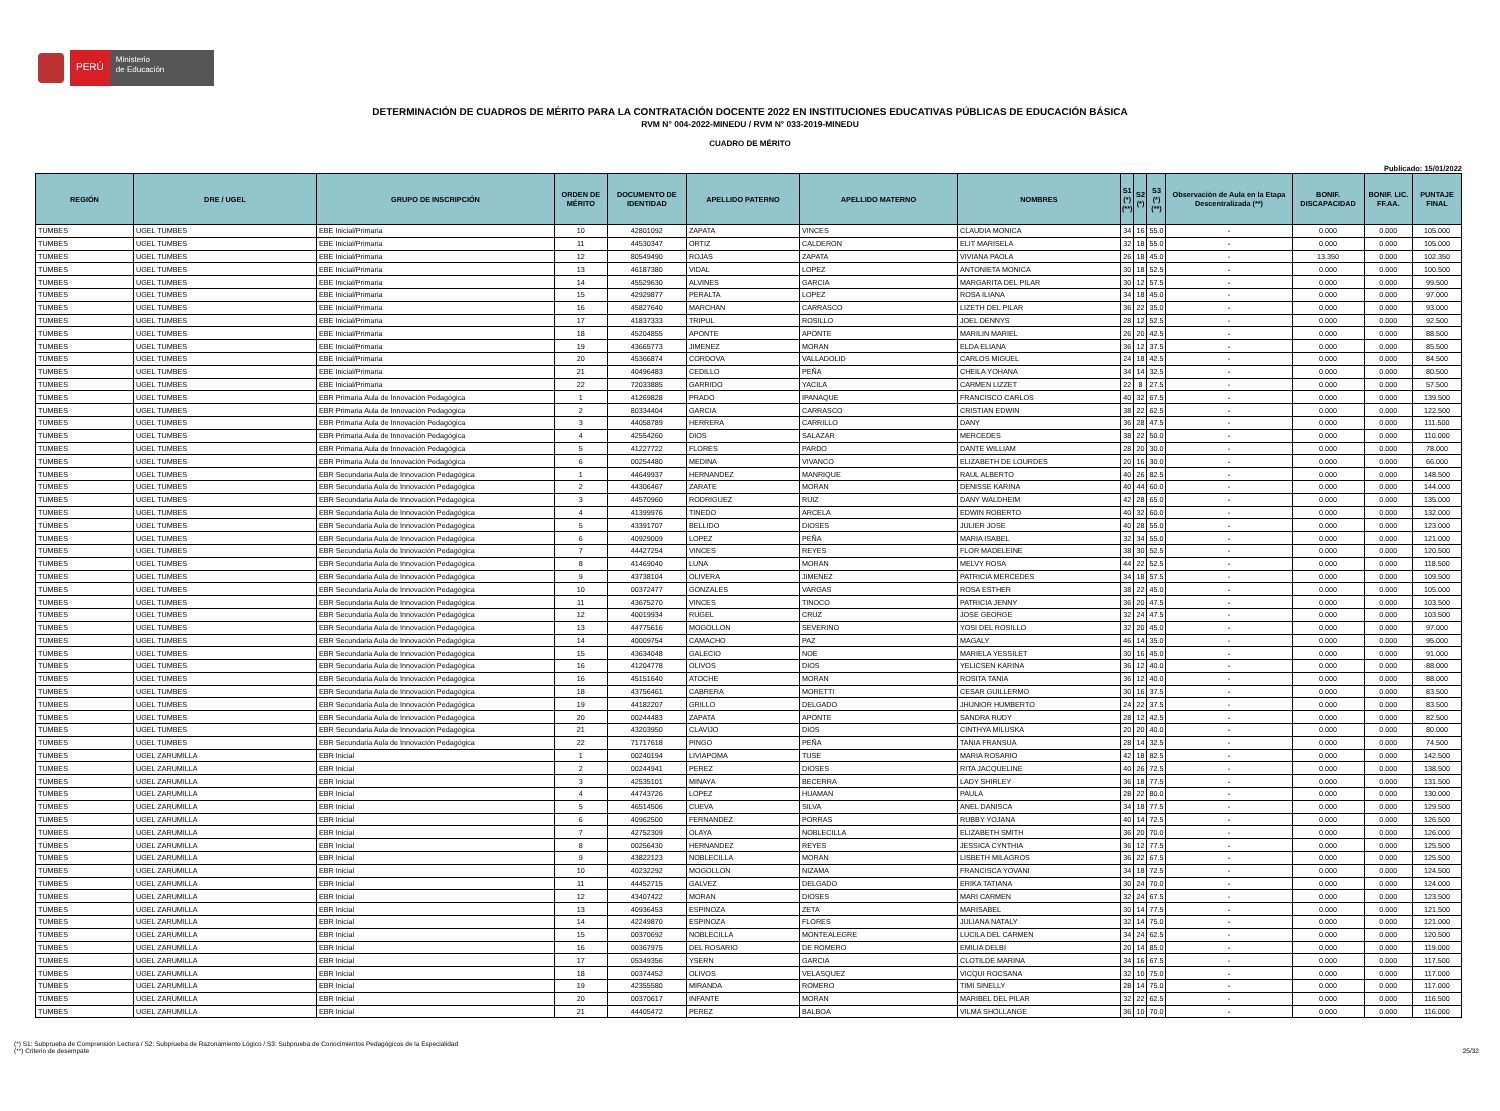PERÚ
Ministerio
de Educación
DETERMINACIÓN DE CUADROS DE MÉRITO PARA LA CONTRATACIÓN DOCENTE 2022 EN INSTITUCIONES EDUCATIVAS PÚBLICAS DE EDUCACIÓN BÁSICA
RVM N° 004-2022-MINEDU / RVM N° 033-2019-MINEDU
CUADRO DE MÉRITO
Publicado: 15/01/2022
| REGIÓN | DRE / UGEL | GRUPO DE INSCRIPCIÓN | ORDEN DE MÉRITO | DOCUMENTO DE IDENTIDAD | APELLIDO PATERNO | APELLIDO MATERNO | NOMBRES | S1 (*) (**) | S2 (*) | S3 (*) (**) | Observación de Aula en la Etapa Descentralizada (**) | BONIF. DISCAPACIDAD | BONIF. LIC. FF.AA. | PUNTAJE FINAL |
| --- | --- | --- | --- | --- | --- | --- | --- | --- | --- | --- | --- | --- | --- | --- |
| TUMBES | UGEL TUMBES | EBE Inicial/Primaria | 10 | 42801092 | ZAPATA | VINCES | CLAUDIA MONICA | 34 | 16 | 55.0 | - | 0.000 | 0.000 | 105.000 |
| TUMBES | UGEL TUMBES | EBE Inicial/Primaria | 11 | 44530347 | ORTIZ | CALDERON | ELIT MARISELA | 32 | 18 | 55.0 | - | 0.000 | 0.000 | 105.000 |
| TUMBES | UGEL TUMBES | EBE Inicial/Primaria | 12 | 80549490 | ROJAS | ZAPATA | VIVIANA PAOLA | 26 | 18 | 45.0 | - | 13.350 | 0.000 | 102.350 |
| TUMBES | UGEL TUMBES | EBE Inicial/Primaria | 13 | 46187380 | VIDAL | LOPEZ | ANTONIETA MONICA | 30 | 18 | 52.5 | - | 0.000 | 0.000 | 100.500 |
| TUMBES | UGEL TUMBES | EBE Inicial/Primaria | 14 | 45529630 | ALVINES | GARCIA | MARGARITA DEL PILAR | 30 | 12 | 57.5 | - | 0.000 | 0.000 | 99.500 |
| TUMBES | UGEL TUMBES | EBE Inicial/Primaria | 15 | 42929877 | PERALTA | LOPEZ | ROSA ILIANA | 34 | 18 | 45.0 | - | 0.000 | 0.000 | 97.000 |
| TUMBES | UGEL TUMBES | EBE Inicial/Primaria | 16 | 45827640 | MARCHAN | CARRASCO | LIZETH DEL PILAR | 36 | 22 | 35.0 | - | 0.000 | 0.000 | 93.000 |
| TUMBES | UGEL TUMBES | EBE Inicial/Primaria | 17 | 41837333 | TRIPUL | ROSILLO | JOEL DENNYS | 28 | 12 | 52.5 | - | 0.000 | 0.000 | 92.500 |
| TUMBES | UGEL TUMBES | EBE Inicial/Primaria | 18 | 45204855 | APONTE | APONTE | MARILIN MARIEL | 26 | 20 | 42.5 | - | 0.000 | 0.000 | 88.500 |
| TUMBES | UGEL TUMBES | EBE Inicial/Primaria | 19 | 43665773 | JIMENEZ | MORAN | ELDA ELIANA | 36 | 12 | 37.5 | - | 0.000 | 0.000 | 85.500 |
| TUMBES | UGEL TUMBES | EBE Inicial/Primaria | 20 | 45366874 | CORDOVA | VALLADOLID | CARLOS MIGUEL | 24 | 18 | 42.5 | - | 0.000 | 0.000 | 84.500 |
| TUMBES | UGEL TUMBES | EBE Inicial/Primaria | 21 | 40496483 | CEDILLO | PEÑA | CHEILA YOHANA | 34 | 14 | 32.5 | - | 0.000 | 0.000 | 80.500 |
| TUMBES | UGEL TUMBES | EBE Inicial/Primaria | 22 | 72033885 | GARRIDO | YACILA | CARMEN LIZZET | 22 | 8 | 27.5 | - | 0.000 | 0.000 | 57.500 |
| TUMBES | UGEL TUMBES | EBR Primaria Aula de Innovación Pedagógica | 1 | 41269828 | PRADO | IPANAQUE | FRANCISCO CARLOS | 40 | 32 | 67.5 | - | 0.000 | 0.000 | 139.500 |
| TUMBES | UGEL TUMBES | EBR Primaria Aula de Innovación Pedagógica | 2 | 80334404 | GARCIA | CARRASCO | CRISTIAN EDWIN | 38 | 22 | 62.5 | - | 0.000 | 0.000 | 122.500 |
| TUMBES | UGEL TUMBES | EBR Primaria Aula de Innovación Pedagógica | 3 | 44058789 | HERRERA | CARRILLO | DANY | 36 | 28 | 47.5 | - | 0.000 | 0.000 | 111.500 |
| TUMBES | UGEL TUMBES | EBR Primaria Aula de Innovación Pedagógica | 4 | 42554260 | DIOS | SALAZAR | MERCEDES | 38 | 22 | 50.0 | - | 0.000 | 0.000 | 110.000 |
| TUMBES | UGEL TUMBES | EBR Primaria Aula de Innovación Pedagógica | 5 | 41227722 | FLORES | PARDO | DANTE WILLIAM | 28 | 20 | 30.0 | - | 0.000 | 0.000 | 78.000 |
| TUMBES | UGEL TUMBES | EBR Primaria Aula de Innovación Pedagógica | 6 | 00254480 | MEDINA | VIVANCO | ELIZABETH DE LOURDES | 20 | 16 | 30.0 | - | 0.000 | 0.000 | 66.000 |
| TUMBES | UGEL TUMBES | EBR Secundaria Aula de Innovación Pedagógica | 1 | 44649937 | HERNANDEZ | MANRIQUE | RAUL ALBERTO | 40 | 26 | 82.5 | - | 0.000 | 0.000 | 148.500 |
| TUMBES | UGEL TUMBES | EBR Secundaria Aula de Innovación Pedagógica | 2 | 44306467 | ZARATE | MORAN | DENISSE KARINA | 40 | 44 | 60.0 | - | 0.000 | 0.000 | 144.000 |
| TUMBES | UGEL TUMBES | EBR Secundaria Aula de Innovación Pedagógica | 3 | 44570960 | RODRIGUEZ | RUIZ | DANY WALDHEIM | 42 | 28 | 65.0 | - | 0.000 | 0.000 | 135.000 |
| TUMBES | UGEL TUMBES | EBR Secundaria Aula de Innovación Pedagógica | 4 | 41399976 | TINEDO | ARCELA | EDWIN ROBERTO | 40 | 32 | 60.0 | - | 0.000 | 0.000 | 132.000 |
| TUMBES | UGEL TUMBES | EBR Secundaria Aula de Innovación Pedagógica | 5 | 43391707 | BELLIDO | DIOSES | JULIER JOSE | 40 | 28 | 55.0 | - | 0.000 | 0.000 | 123.000 |
| TUMBES | UGEL TUMBES | EBR Secundaria Aula de Innovación Pedagógica | 6 | 40929009 | LOPEZ | PEÑA | MARIA ISABEL | 32 | 34 | 55.0 | - | 0.000 | 0.000 | 121.000 |
| TUMBES | UGEL TUMBES | EBR Secundaria Aula de Innovación Pedagógica | 7 | 44427254 | VINCES | REYES | FLOR MADELEINE | 38 | 30 | 52.5 | - | 0.000 | 0.000 | 120.500 |
| TUMBES | UGEL TUMBES | EBR Secundaria Aula de Innovación Pedagógica | 8 | 41469040 | LUNA | MORAN | MELVY ROSA | 44 | 22 | 52.5 | - | 0.000 | 0.000 | 118.500 |
| TUMBES | UGEL TUMBES | EBR Secundaria Aula de Innovación Pedagógica | 9 | 43738104 | OLIVERA | JIMENEZ | PATRICIA MERCEDES | 34 | 18 | 57.5 | - | 0.000 | 0.000 | 109.500 |
| TUMBES | UGEL TUMBES | EBR Secundaria Aula de Innovación Pedagógica | 10 | 00372477 | GONZALES | VARGAS | ROSA ESTHER | 38 | 22 | 45.0 | - | 0.000 | 0.000 | 105.000 |
| TUMBES | UGEL TUMBES | EBR Secundaria Aula de Innovación Pedagógica | 11 | 43675270 | VINCES | TINOCO | PATRICIA JENNY | 36 | 20 | 47.5 | - | 0.000 | 0.000 | 103.500 |
| TUMBES | UGEL TUMBES | EBR Secundaria Aula de Innovación Pedagógica | 12 | 40019934 | RUGEL | CRUZ | JOSE GEORGE | 32 | 24 | 47.5 | - | 0.000 | 0.000 | 103.500 |
| TUMBES | UGEL TUMBES | EBR Secundaria Aula de Innovación Pedagógica | 13 | 44775616 | MOGOLLON | SEVERINO | YOSI DEL ROSILLO | 32 | 20 | 45.0 | - | 0.000 | 0.000 | 97.000 |
| TUMBES | UGEL TUMBES | EBR Secundaria Aula de Innovación Pedagógica | 14 | 40009754 | CAMACHO | PAZ | MAGALY | 46 | 14 | 35.0 | - | 0.000 | 0.000 | 95.000 |
| TUMBES | UGEL TUMBES | EBR Secundaria Aula de Innovación Pedagógica | 15 | 43634048 | GALECIO | NOE | MARIELA YESSILET | 30 | 16 | 45.0 | - | 0.000 | 0.000 | 91.000 |
| TUMBES | UGEL TUMBES | EBR Secundaria Aula de Innovación Pedagógica | 16 | 41204778 | OLIVOS | DIOS | YELICSEN KARINA | 36 | 12 | 40.0 | - | 0.000 | 0.000 | 88.000 |
| TUMBES | UGEL TUMBES | EBR Secundaria Aula de Innovación Pedagógica | 16 | 45151640 | ATOCHE | MORAN | ROSITA TANIA | 36 | 12 | 40.0 | - | 0.000 | 0.000 | 88.000 |
| TUMBES | UGEL TUMBES | EBR Secundaria Aula de Innovación Pedagógica | 18 | 43756461 | CABRERA | MORETTI | CESAR GUILLERMO | 30 | 16 | 37.5 | - | 0.000 | 0.000 | 83.500 |
| TUMBES | UGEL TUMBES | EBR Secundaria Aula de Innovación Pedagógica | 19 | 44182207 | GRILLO | DELGADO | JHUNIOR HUMBERTO | 24 | 22 | 37.5 | - | 0.000 | 0.000 | 83.500 |
| TUMBES | UGEL TUMBES | EBR Secundaria Aula de Innovación Pedagógica | 20 | 00244483 | ZAPATA | APONTE | SANDRA RUDY | 28 | 12 | 42.5 | - | 0.000 | 0.000 | 82.500 |
| TUMBES | UGEL TUMBES | EBR Secundaria Aula de Innovación Pedagógica | 21 | 43203950 | CLAVIJO | DIOS | CINTHYA MILUSKA | 20 | 20 | 40.0 | - | 0.000 | 0.000 | 80.000 |
| TUMBES | UGEL TUMBES | EBR Secundaria Aula de Innovación Pedagógica | 22 | 71717618 | PINGO | PEÑA | TANIA FRANSUA | 28 | 14 | 32.5 | - | 0.000 | 0.000 | 74.500 |
| TUMBES | UGEL ZARUMILLA | EBR Inicial | 1 | 00240194 | LIVIAPOMA | TUSE | MARIA ROSARIO | 42 | 18 | 82.5 | - | 0.000 | 0.000 | 142.500 |
| TUMBES | UGEL ZARUMILLA | EBR Inicial | 2 | 00244941 | PEREZ | DIOSES | RITA JACQUELINE | 40 | 26 | 72.5 | - | 0.000 | 0.000 | 138.500 |
| TUMBES | UGEL ZARUMILLA | EBR Inicial | 3 | 42535101 | MINAYA | BECERRA | LADY SHIRLEY | 36 | 18 | 77.5 | - | 0.000 | 0.000 | 131.500 |
| TUMBES | UGEL ZARUMILLA | EBR Inicial | 4 | 44743726 | LOPEZ | HUAMAN | PAULA | 28 | 22 | 80.0 | - | 0.000 | 0.000 | 130.000 |
| TUMBES | UGEL ZARUMILLA | EBR Inicial | 5 | 46514506 | CUEVA | SILVA | ANEL DANISCA | 34 | 18 | 77.5 | - | 0.000 | 0.000 | 129.500 |
| TUMBES | UGEL ZARUMILLA | EBR Inicial | 6 | 40962500 | FERNANDEZ | PORRAS | RUBBY YOJANA | 40 | 14 | 72.5 | - | 0.000 | 0.000 | 126.500 |
| TUMBES | UGEL ZARUMILLA | EBR Inicial | 7 | 42752309 | OLAYA | NOBLECILLA | ELIZABETH SMITH | 36 | 20 | 70.0 | - | 0.000 | 0.000 | 126.000 |
| TUMBES | UGEL ZARUMILLA | EBR Inicial | 8 | 00256430 | HERNANDEZ | REYES | JESSICA CYNTHIA | 36 | 12 | 77.5 | - | 0.000 | 0.000 | 125.500 |
| TUMBES | UGEL ZARUMILLA | EBR Inicial | 9 | 43822123 | NOBLECILLA | MORAN | LISBETH MILAGROS | 36 | 22 | 67.5 | - | 0.000 | 0.000 | 125.500 |
| TUMBES | UGEL ZARUMILLA | EBR Inicial | 10 | 40232292 | MOGOLLON | NIZAMA | FRANCISCA YOVANI | 34 | 18 | 72.5 | - | 0.000 | 0.000 | 124.500 |
| TUMBES | UGEL ZARUMILLA | EBR Inicial | 11 | 44452715 | GALVEZ | DELGADO | ERIKA TATIANA | 30 | 24 | 70.0 | - | 0.000 | 0.000 | 124.000 |
| TUMBES | UGEL ZARUMILLA | EBR Inicial | 12 | 43407422 | MORAN | DIOSES | MARI CARMEN | 32 | 24 | 67.5 | - | 0.000 | 0.000 | 123.500 |
| TUMBES | UGEL ZARUMILLA | EBR Inicial | 13 | 40936453 | ESPINOZA | ZETA | MARISABEL | 30 | 14 | 77.5 | - | 0.000 | 0.000 | 121.500 |
| TUMBES | UGEL ZARUMILLA | EBR Inicial | 14 | 42249870 | ESPINOZA | FLORES | JULIANA NATALY | 32 | 14 | 75.0 | - | 0.000 | 0.000 | 121.000 |
| TUMBES | UGEL ZARUMILLA | EBR Inicial | 15 | 00370692 | NOBLECILLA | MONTEALEGRE | LUCILA DEL CARMEN | 34 | 24 | 62.5 | - | 0.000 | 0.000 | 120.500 |
| TUMBES | UGEL ZARUMILLA | EBR Inicial | 16 | 00367975 | DEL ROSARIO | DE ROMERO | EMILIA DELBI | 20 | 14 | 85.0 | - | 0.000 | 0.000 | 119.000 |
| TUMBES | UGEL ZARUMILLA | EBR Inicial | 17 | 05349356 | YSERN | GARCIA | CLOTILDE MARINA | 34 | 16 | 67.5 | - | 0.000 | 0.000 | 117.500 |
| TUMBES | UGEL ZARUMILLA | EBR Inicial | 18 | 00374452 | OLIVOS | VELASQUEZ | VICQUI ROCSANA | 32 | 10 | 75.0 | - | 0.000 | 0.000 | 117.000 |
| TUMBES | UGEL ZARUMILLA | EBR Inicial | 19 | 42355580 | MIRANDA | ROMERO | TIMI SINELLY | 28 | 14 | 75.0 | - | 0.000 | 0.000 | 117.000 |
| TUMBES | UGEL ZARUMILLA | EBR Inicial | 20 | 00370617 | INFANTE | MORAN | MARIBEL DEL PILAR | 32 | 22 | 62.5 | - | 0.000 | 0.000 | 116.500 |
| TUMBES | UGEL ZARUMILLA | EBR Inicial | 21 | 44405472 | PEREZ | BALBOA | VILMA SHOLLANGE | 36 | 10 | 70.0 | - | 0.000 | 0.000 | 116.000 |
(*) S1: Subprueba de Comprensión Lectora / S2: Subprueba de Razonamiento Lógico / S3: Subprueba de Conocimientos Pedagógicos de la Especialidad
(**) Criterio de desempate
25/32